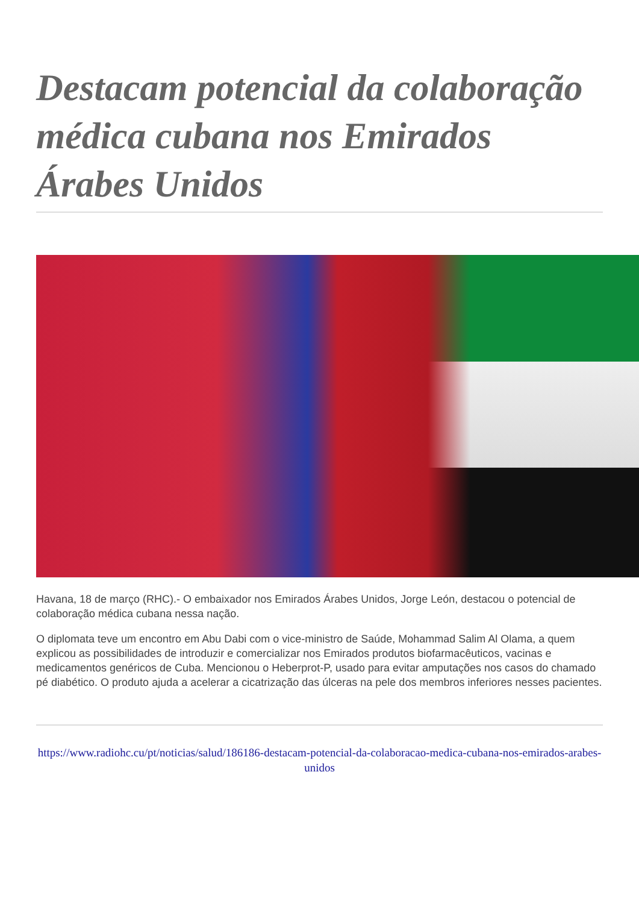Destacam potencial da colaboração médica cubana nos Emirados Árabes Unidos
Havana, 18 de março (RHC).- O embaixador nos Emirados Árabes Unidos, Jorge León, destacou o potencial de colaboração médica cubana nessa nação.
O diplomata teve um encontro em Abu Dabi com o vice-ministro de Saúde, Mohammad Salim Al Olama, a quem explicou as possibilidades de introduzir e comercializar nos Emirados produtos biofarmacêuticos, vacinas e medicamentos genéricos de Cuba. Mencionou o Heberprot-P, usado para evitar amputações nos casos do chamado pé diabético. O produto ajuda a acelerar a cicatrização das úlceras na pele dos membros inferiores nesses pacientes.
https://www.radiohc.cu/pt/noticias/salud/186186-destacam-potencial-da-colaboracao-medica-cubana-nos-emirados-arabes-unidos